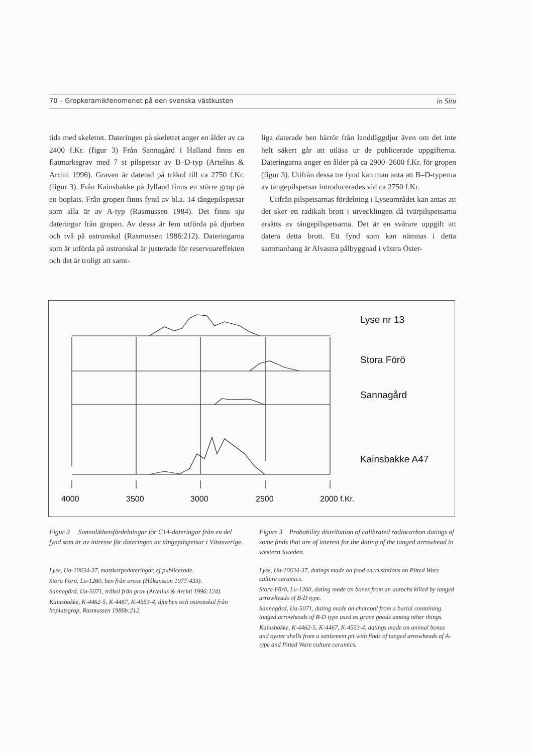70 – Gropkeramikfenomenet på den svenska västkusten in Situ
tida med skelettet. Dateringen på skelettet anger en ålder av ca 2400 f.Kr. (figur 3) Från Sannagård i Halland finns en flatmarksgrav med 7 st pilspetsar av B–D-typ (Artelius & Arcini 1996). Graven är daterad på träkol till ca 2750 f.Kr. (figur 3). Från Kainsbakke på Jylland finns en större grop på en boplats. Från gropen finns fynd av bl.a. 14 tångepilspetsar som alla är av A-typ (Rasmussen 1984). Det finns sju dateringar från gropen. Av dessa är fem utförda på djurben och två på ostronskal (Rasmussen 1986:212). Dateringarna som är utförda på ostronskal är justerade för reservoareffekten och det är troligt att samt-
liga daterade ben härrör från landdäggdjur även om det inte helt säkert går att utläsa ur de publicerade uppgifterna. Dateringarna anger en ålder på ca 2900–2600 f.Kr. för gropen (figur 3). Utifrån dessa tre fynd kan man anta att B–D-typerna av tångepilspetsar introducerades vid ca 2750 f.Kr.
Utifrån pilspetsarnas fördelning i Lyseområdet kan antas att det sker ett radikalt brott i utvecklingen då tvärpilspetsarna ersätts av tångepilspetsarna. Det är en svårare uppgift att datera detta brott. Ett fynd som kan nämnas i detta sammanhang är Alvastra pålbyggnad i västra Öster-
Lyse nr 13
Stora Förö
Sannagård
Kainsbakke A47
4000
3500
3000
2500
2000 f.Kr.
Figur 3 Sannolikhetsfördelningar för C14-dateringar från en del fynd som är av intresse för dateringen av tångepilspetsar i Västsverige.
Figure 3 Probability distribution of calibrated radiocarbon datings of some finds that are of interest for the dating of the tanged arrowhead in western Sweden.
Lyse, Ua-10634-37, matskorpedateringar, ej publicerade.
Stora Förö, Lu-1260, ben från uroxe (Håkansson 1977:433).
Sannagård, Ua-5071, träkol från grav (Artelius & Arcini 1996:124).
Kainsbakke, K-4462-5, K-4467, K-4553-4, djurben och ostronskal från boplatsgrop, Rasmussen 1986b:212.
Lyse, Ua-10634-37, datings made on food encrustations on Pitted Ware culture ceramics.
Stora Förö, Lu-1260, dating made on bones from an aurochs killed by tanged arrowheads of B-D type.
Sannagård, Ua-5071, dating made on charcoal from a burial containing tanged arrowheads of B-D type used as grave goods among other things.
Kainsbakke, K-4462-5, K-4467, K-4553-4, datings made on animal bones and oyster shells from a settlement pit with finds of tanged arrowheads of A-type and Pitted Ware culture ceramics.